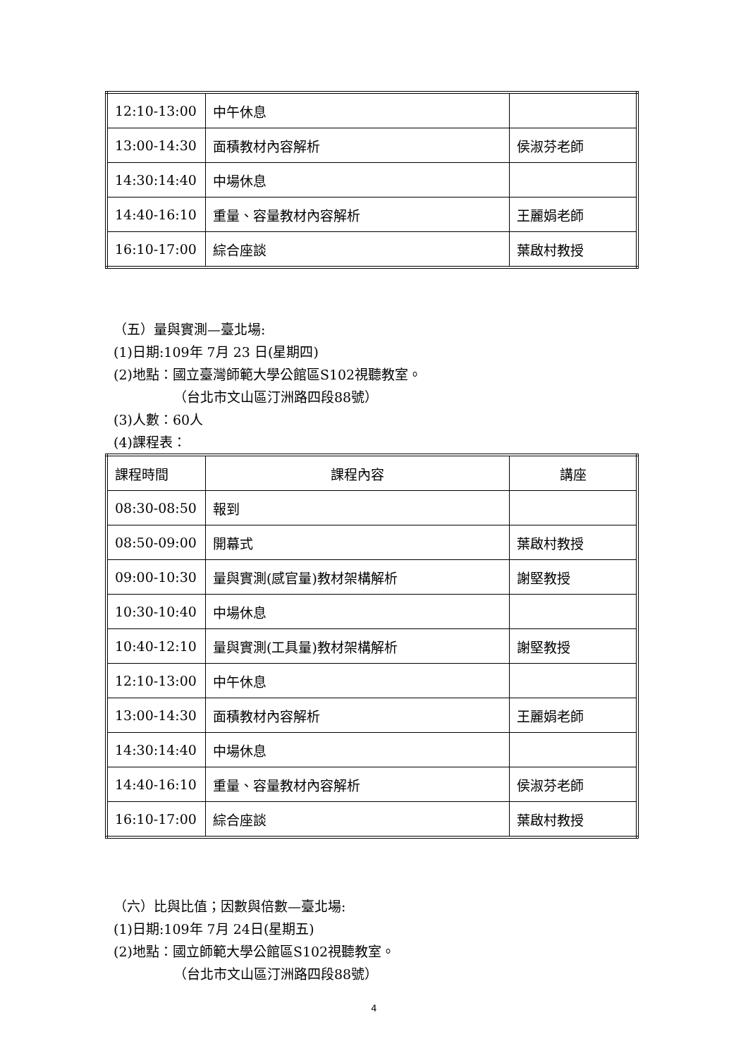| 12:10-13:00 | 中午休息 | |
| 13:00-14:30 | 面積教材內容解析 | 侯淑芬老師 |
| 14:30:14:40 | 中場休息 | |
| 14:40-16:10 | 重量、容量教材內容解析 | 王麗娟老師 |
| 16:10-17:00 | 綜合座談 | 葉啟村教授 |
（五）量與實測—臺北場:
(1)日期:109年 7月 23 日(星期四)
(2)地點：國立臺灣師範大學公館區S102視聽教室。
（台北市文山區汀洲路四段88號）
(3)人數：60人
(4)課程表：
| 課程時間 | 課程內容 | 講座 |
| 08:30-08:50 | 報到 | |
| 08:50-09:00 | 開幕式 | 葉啟村教授 |
| 09:00-10:30 | 量與實測(感官量)教材架構解析 | 謝堅教授 |
| 10:30-10:40 | 中場休息 | |
| 10:40-12:10 | 量與實測(工具量)教材架構解析 | 謝堅教授 |
| 12:10-13:00 | 中午休息 | |
| 13:00-14:30 | 面積教材內容解析 | 王麗娟老師 |
| 14:30:14:40 | 中場休息 | |
| 14:40-16:10 | 重量、容量教材內容解析 | 侯淑芬老師 |
| 16:10-17:00 | 綜合座談 | 葉啟村教授 |
（六）比與比值；因數與倍數—臺北場:
(1)日期:109年 7月 24日(星期五)
(2)地點：國立師範大學公館區S102視聽教室。
（台北市文山區汀洲路四段88號）
4